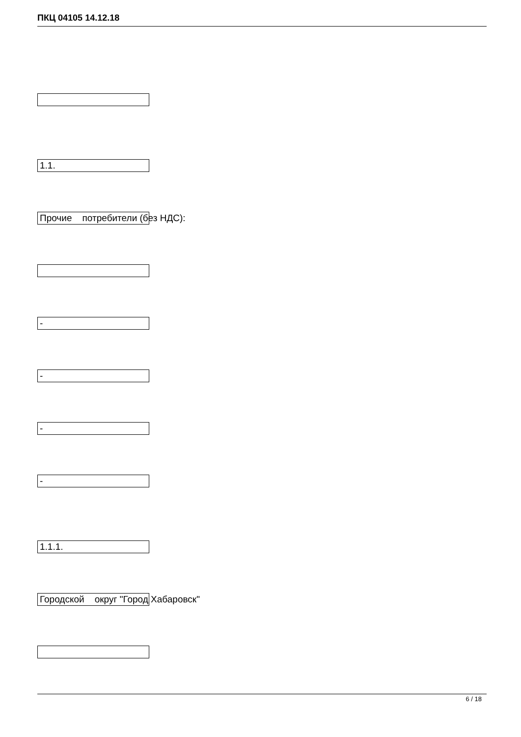ПКЦ 04105 14.12.18
1.1.
Прочие потребители (без НДС):
-
-
-
-
1.1.1.
Городской округ "Город Хабаровск"
6 / 18